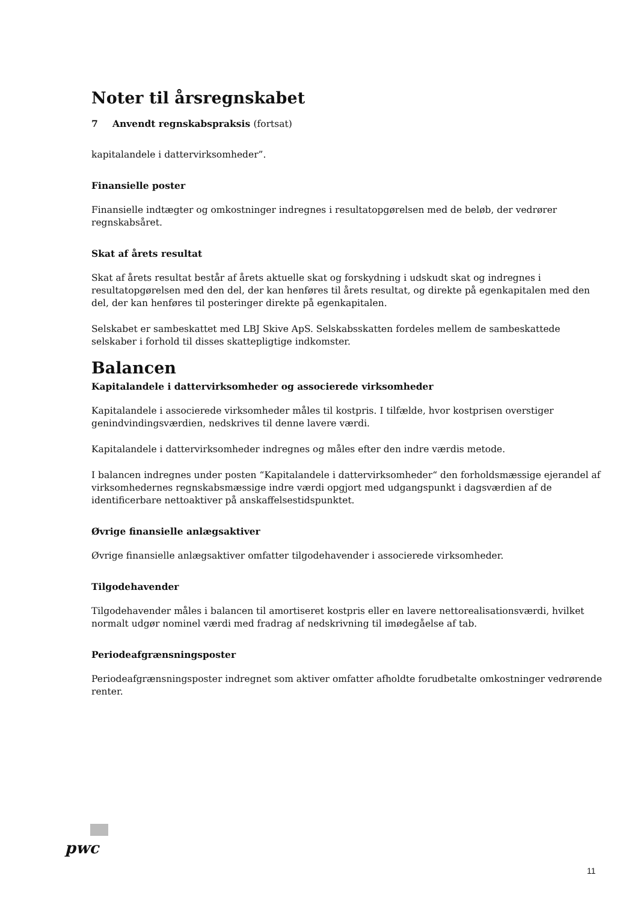Noter til årsregnskabet
7 Anvendt regnskabspraksis (fortsat)
kapitalandele i dattervirksomheder”.
Finansielle poster
Finansielle indtægter og omkostninger indregnes i resultatopgørelsen med de beløb, der vedrører regnskabsåret.
Skat af årets resultat
Skat af årets resultat består af årets aktuelle skat og forskydning i udskudt skat og indregnes i resultatopgørelsen med den del, der kan henføres til årets resultat, og direkte på egenkapitalen med den del, der kan henføres til posteringer direkte på egenkapitalen.
Selskabet er sambeskattet med LBJ Skive ApS. Selskabsskatten fordeles mellem de sambeskattede selskaber i forhold til disses skattepligtige indkomster.
Balancen
Kapitalandele i dattervirksomheder og associerede virksomheder
Kapitalandele i associerede virksomheder måles til kostpris. I tilfælde, hvor kostprisen overstiger genindvindingsværdien, nedskrives til denne lavere værdi.
Kapitalandele i dattervirksomheder indregnes og måles efter den indre værdis metode.
I balancen indregnes under posten “Kapitalandele i dattervirksomheder“ den forholdsmæssige ejerandel af virksomhedernes regnskabsmæssige indre værdi opgjort med udgangspunkt i dagsværdien af de identificerbare nettoaktiver på anskaffelsestidspunktet.
Øvrige finansielle anlægsaktiver
Øvrige finansielle anlægsaktiver omfatter tilgodehavender i associerede virksomheder.
Tilgodehavender
Tilgodehavender måles i balancen til amortiseret kostpris eller en lavere nettorealisationsværdi, hvilket normalt udgør nominel værdi med fradrag af nedskrivning til imødegåelse af tab.
Periodeafgrænsningsposter
Periodeafgrænsningsposter indregnet som aktiver omfatter afholdte forudbetalte omkostninger vedrørende renter.
pwc
11